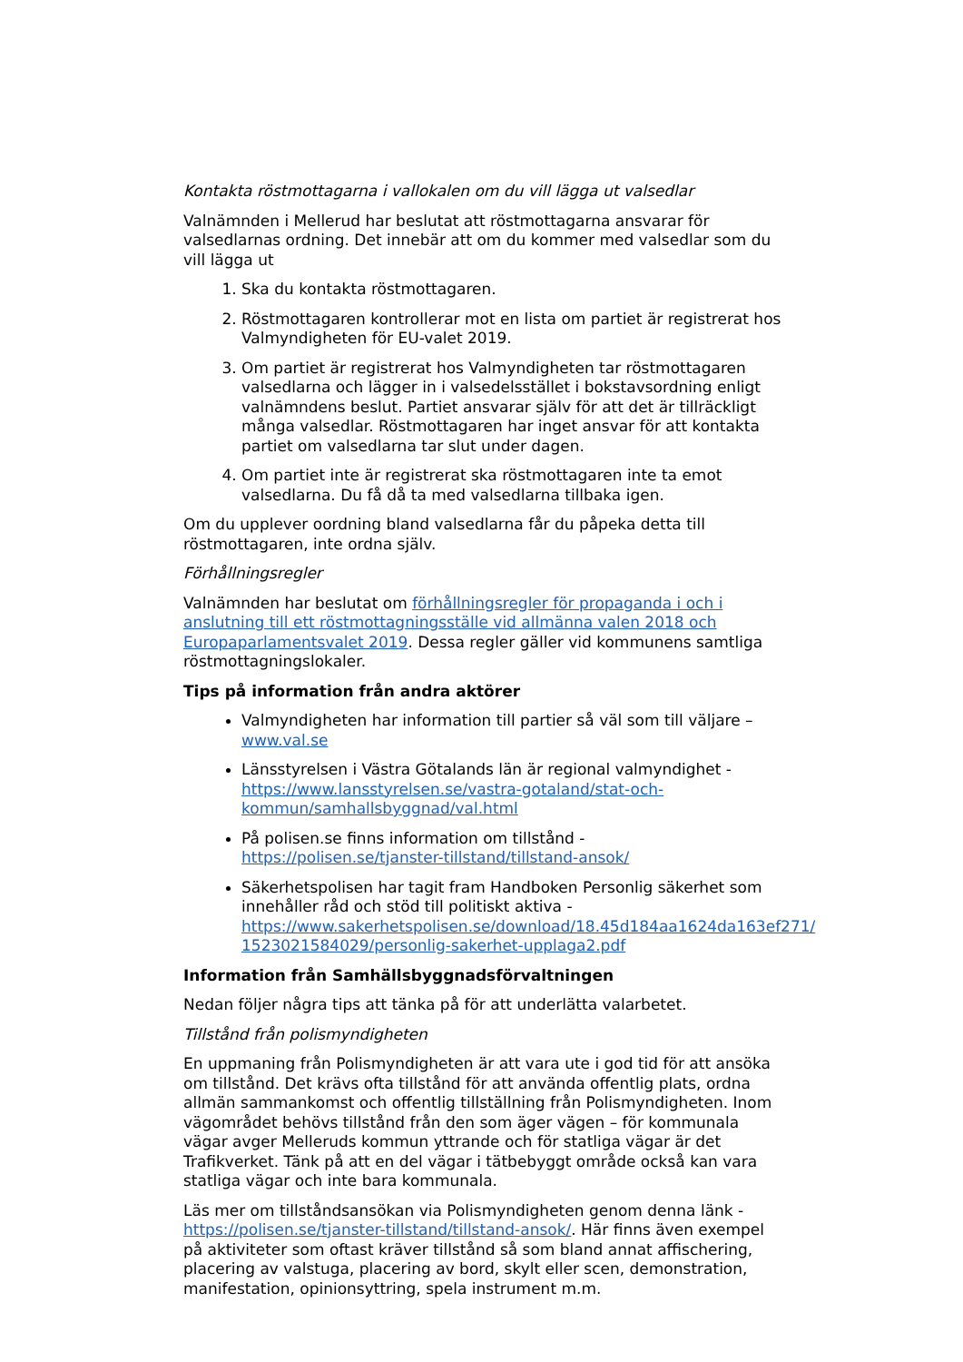Kontakta röstmottagarna i vallokalen om du vill lägga ut valsedlar
Valnämnden i Mellerud har beslutat att röstmottagarna ansvarar för valsedlarnas ordning. Det innebär att om du kommer med valsedlar som du vill lägga ut
1. Ska du kontakta röstmottagaren.
2. Röstmottagaren kontrollerar mot en lista om partiet är registrerat hos Valmyndigheten för EU-valet 2019.
3. Om partiet är registrerat hos Valmyndigheten tar röstmottagaren valsedlarna och lägger in i valsedelsstället i bokstavsordning enligt valnämndens beslut. Partiet ansvarar själv för att det är tillräckligt många valsedlar. Röstmottagaren har inget ansvar för att kontakta partiet om valsedlarna tar slut under dagen.
4. Om partiet inte är registrerat ska röstmottagaren inte ta emot valsedlarna. Du få då ta med valsedlarna tillbaka igen.
Om du upplever oordning bland valsedlarna får du påpeka detta till röstmottagaren, inte ordna själv.
Förhållningsregler
Valnämnden har beslutat om förhållningsregler för propaganda i och i anslutning till ett röstmottagningsställe vid allmänna valen 2018 och Europaparlamentsvalet 2019. Dessa regler gäller vid kommunens samtliga röstmottagningslokaler.
Tips på information från andra aktörer
Valmyndigheten har information till partier så väl som till väljare – www.val.se
Länsstyrelsen i Västra Götalands län är regional valmyndighet - https://www.lansstyrelsen.se/vastra-gotaland/stat-och-kommun/samhallsbyggnad/val.html
På polisen.se finns information om tillstånd - https://polisen.se/tjanster-tillstand/tillstand-ansok/
Säkerhetspolisen har tagit fram Handboken Personlig säkerhet som innehåller råd och stöd till politiskt aktiva - https://www.sakerhetspolisen.se/download/18.45d184aa1624da163ef271/ 1523021584029/personlig-sakerhet-upplaga2.pdf
Information från Samhällsbyggnadsförvaltningen
Nedan följer några tips att tänka på för att underlätta valarbetet.
Tillstånd från polismyndigheten
En uppmaning från Polismyndigheten är att vara ute i god tid för att ansöka om tillstånd. Det krävs ofta tillstånd för att använda offentlig plats, ordna allmän sammankomst och offentlig tillställning från Polismyndigheten. Inom vägområdet behövs tillstånd från den som äger vägen – för kommunala vägar avger Melleruds kommun yttrande och för statliga vägar är det Trafikverket. Tänk på att en del vägar i tätbebyggt område också kan vara statliga vägar och inte bara kommunala.
Läs mer om tillståndsansökan via Polismyndigheten genom denna länk - https://polisen.se/tjanster-tillstand/tillstand-ansok/. Här finns även exempel på aktiviteter som oftast kräver tillstånd så som bland annat affischering, placering av valstuga, placering av bord, skylt eller scen, demonstration, manifestation, opinionsyttring, spela instrument m.m.